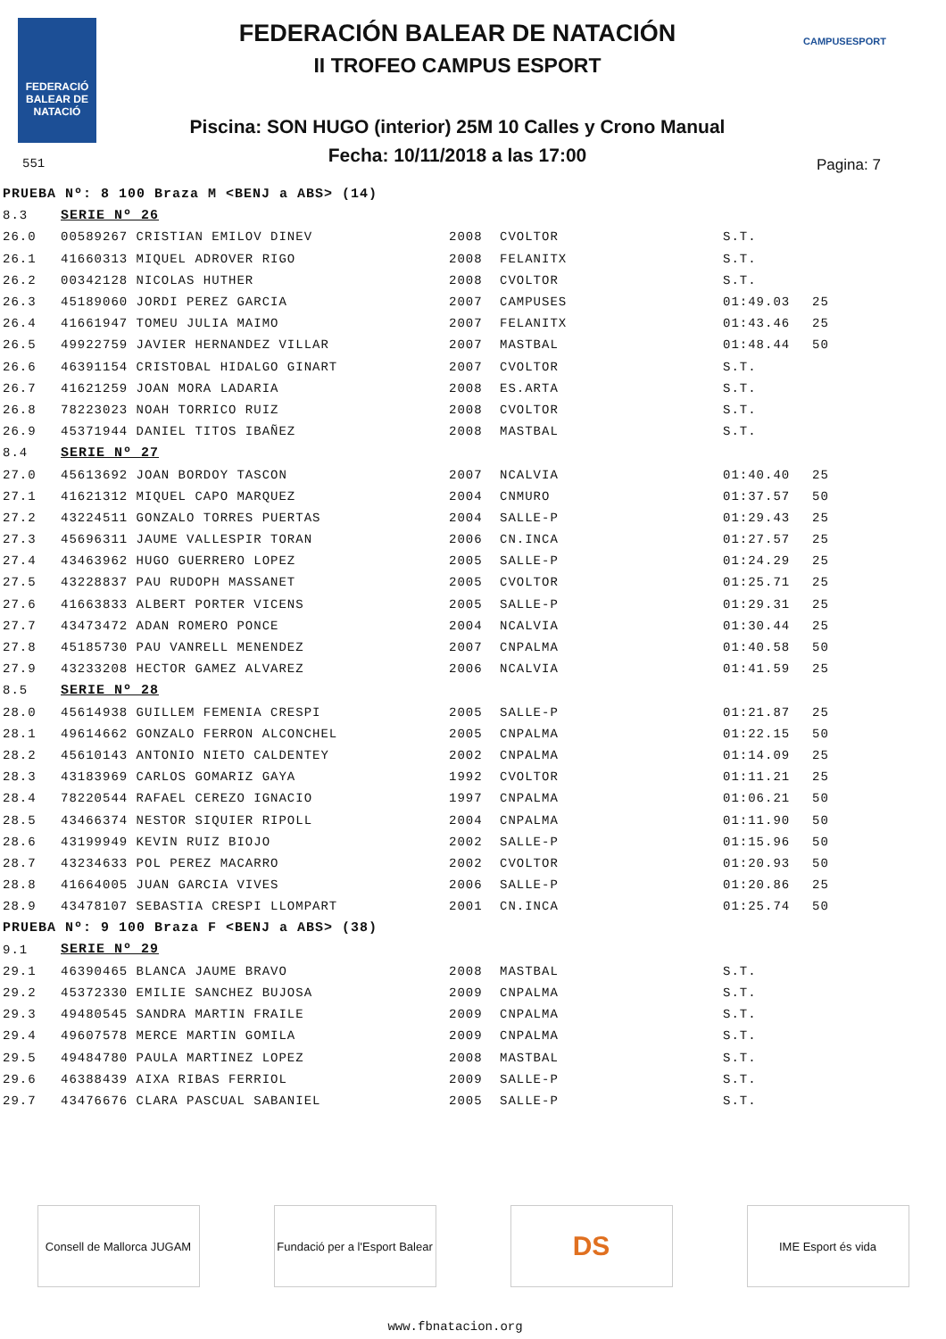FEDERACIÓ BALEAR DE NATACIÓ
551
FEDERACIÓN BALEAR DE NATACIÓN
II TROFEO CAMPUS ESPORT
Piscina: SON HUGO (interior) 25M 10 Calles y Crono Manual
Fecha: 10/11/2018 a las 17:00
CAMPUSESPORT
Pagina: 7
| PRUEBA Nº: 8 100 Braza M <BENJ a ABS> (14) | | | | | |
| 8.3 | SERIE Nº 26 | | | | |
| 26.0 | 00589267 CRISTIAN EMILOV DINEV | 2008 | CVOLTOR | S.T. | |
| 26.1 | 41660313 MIQUEL ADROVER RIGO | 2008 | FELANITX | S.T. | |
| 26.2 | 00342128 NICOLAS HUTHER | 2008 | CVOLTOR | S.T. | |
| 26.3 | 45189060 JORDI PEREZ GARCIA | 2007 | CAMPUSES | 01:49.03 | 25 |
| 26.4 | 41661947 TOMEU JULIA MAIMO | 2007 | FELANITX | 01:43.46 | 25 |
| 26.5 | 49922759 JAVIER HERNANDEZ VILLAR | 2007 | MASTBAL | 01:48.44 | 50 |
| 26.6 | 46391154 CRISTOBAL HIDALGO GINART | 2007 | CVOLTOR | S.T. | |
| 26.7 | 41621259 JOAN MORA LADARIA | 2008 | ES.ARTA | S.T. | |
| 26.8 | 78223023 NOAH TORRICO RUIZ | 2008 | CVOLTOR | S.T. | |
| 26.9 | 45371944 DANIEL TITOS IBAÑEZ | 2008 | MASTBAL | S.T. | |
| 8.4 | SERIE Nº 27 | | | | |
| 27.0 | 45613692 JOAN BORDOY TASCON | 2007 | NCALVIA | 01:40.40 | 25 |
| 27.1 | 41621312 MIQUEL CAPO MARQUEZ | 2004 | CNMURO | 01:37.57 | 50 |
| 27.2 | 43224511 GONZALO TORRES PUERTAS | 2004 | SALLE-P | 01:29.43 | 25 |
| 27.3 | 45696311 JAUME VALLESPIR TORAN | 2006 | CN.INCA | 01:27.57 | 25 |
| 27.4 | 43463962 HUGO GUERRERO LOPEZ | 2005 | SALLE-P | 01:24.29 | 25 |
| 27.5 | 43228837 PAU RUDOPH MASSANET | 2005 | CVOLTOR | 01:25.71 | 25 |
| 27.6 | 41663833 ALBERT PORTER VICENS | 2005 | SALLE-P | 01:29.31 | 25 |
| 27.7 | 43473472 ADAN ROMERO PONCE | 2004 | NCALVIA | 01:30.44 | 25 |
| 27.8 | 45185730 PAU VANRELL MENENDEZ | 2007 | CNPALMA | 01:40.58 | 50 |
| 27.9 | 43233208 HECTOR GAMEZ ALVAREZ | 2006 | NCALVIA | 01:41.59 | 25 |
| 8.5 | SERIE Nº 28 | | | | |
| 28.0 | 45614938 GUILLEM FEMENIA CRESPI | 2005 | SALLE-P | 01:21.87 | 25 |
| 28.1 | 49614662 GONZALO FERRON ALCONCHEL | 2005 | CNPALMA | 01:22.15 | 50 |
| 28.2 | 45610143 ANTONIO NIETO CALDENTEY | 2002 | CNPALMA | 01:14.09 | 25 |
| 28.3 | 43183969 CARLOS GOMARIZ GAYA | 1992 | CVOLTOR | 01:11.21 | 25 |
| 28.4 | 78220544 RAFAEL CEREZO IGNACIO | 1997 | CNPALMA | 01:06.21 | 50 |
| 28.5 | 43466374 NESTOR SIQUIER RIPOLL | 2004 | CNPALMA | 01:11.90 | 50 |
| 28.6 | 43199949 KEVIN RUIZ BIOJO | 2002 | SALLE-P | 01:15.96 | 50 |
| 28.7 | 43234633 POL PEREZ MACARRO | 2002 | CVOLTOR | 01:20.93 | 50 |
| 28.8 | 41664005 JUAN GARCIA VIVES | 2006 | SALLE-P | 01:20.86 | 25 |
| 28.9 | 43478107 SEBASTIA CRESPI LLOMPART | 2001 | CN.INCA | 01:25.74 | 50 |
| PRUEBA Nº: 9 100 Braza F <BENJ a ABS> (38) | | | | | |
| 9.1 | SERIE Nº 29 | | | | |
| 29.1 | 46390465 BLANCA JAUME BRAVO | 2008 | MASTBAL | S.T. | |
| 29.2 | 45372330 EMILIE SANCHEZ BUJOSA | 2009 | CNPALMA | S.T. | |
| 29.3 | 49480545 SANDRA MARTIN FRAILE | 2009 | CNPALMA | S.T. | |
| 29.4 | 49607578 MERCE MARTIN GOMILA | 2009 | CNPALMA | S.T. | |
| 29.5 | 49484780 PAULA MARTINEZ LOPEZ | 2008 | MASTBAL | S.T. | |
| 29.6 | 46388439 AIXA RIBAS FERRIOL | 2009 | SALLE-P | S.T. | |
| 29.7 | 43476676 CLARA PASCUAL SABANIEL | 2005 | SALLE-P | S.T. | |
Consell de Mallorca JUGAM
Fundació per a l'Esport Balear
DS
IME Esport és vida
www.fbnatacion.org